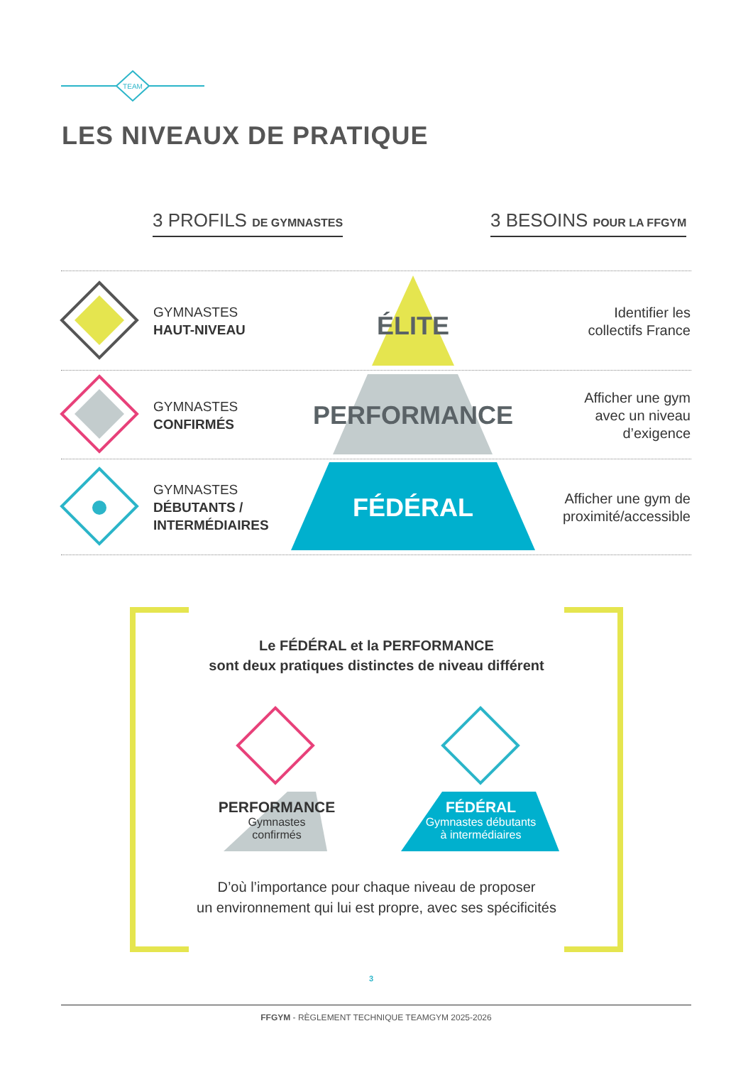TEAM
LES NIVEAUX DE PRATIQUE
3 PROFILS DE GYMNASTES 3 BESOINS POUR LA FFGYM
GYMNASTES
HAUT-NIVEAU
GYMNASTES
CONFIRMÉS
GYMNASTES
DÉBUTANTS /
INTERMÉDIAIRES
ÉLITE
PERFORMANCE
FÉDÉRAL
Identifier les
collectifs France
Afficher une gym
avec un niveau
d’exigence
Afficher une gym de
proximité/accessible
Le FÉDÉRAL et la PERFORMANCE
sont deux pratiques distinctes de niveau différent
PERFORMANCE
Gymnastes
confirmés
FÉDÉRAL
Gymnastes débutants
à intermédiaires
D’où l’importance pour chaque niveau de proposer
un environnement qui lui est propre, avec ses spécificités
3
FFGYM - RÈGLEMENT TECHNIQUE TEAMGYM 2025-2026